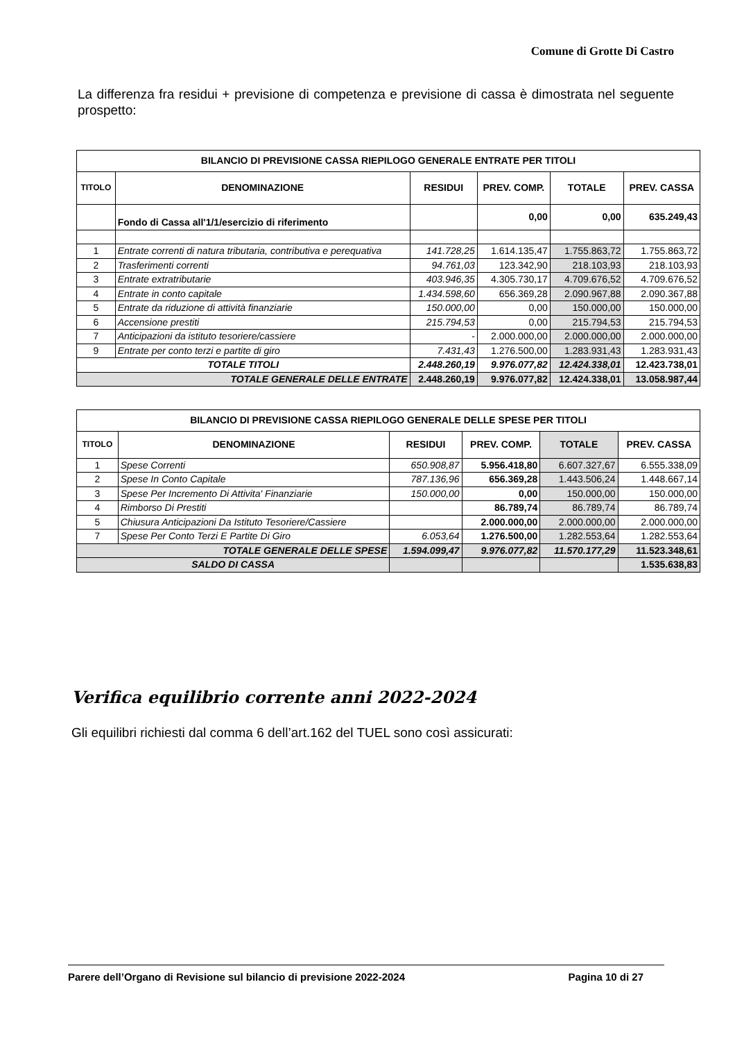Comune di Grotte Di Castro
La differenza fra residui + previsione di competenza e previsione di cassa è dimostrata nel seguente prospetto:
| BILANCIO DI PREVISIONE CASSA RIEPILOGO GENERALE ENTRATE PER TITOLI | | | | | |
| --- | --- | --- | --- | --- | --- |
| TITOLO | DENOMINAZIONE | RESIDUI | PREV. COMP. | TOTALE | PREV. CASSA |
| | Fondo di Cassa all'1/1/esercizio di riferimento | | 0,00 | 0,00 | 635.249,43 |
| 1 | Entrate correnti di natura tributaria, contributiva e perequativa | 141.728,25 | 1.614.135,47 | 1.755.863,72 | 1.755.863,72 |
| 2 | Trasferimenti correnti | 94.761,03 | 123.342,90 | 218.103,93 | 218.103,93 |
| 3 | Entrate extratributarie | 403.946,35 | 4.305.730,17 | 4.709.676,52 | 4.709.676,52 |
| 4 | Entrate in conto capitale | 1.434.598,60 | 656.369,28 | 2.090.967,88 | 2.090.367,88 |
| 5 | Entrate da riduzione di attività finanziarie | 150.000,00 | 0,00 | 150.000,00 | 150.000,00 |
| 6 | Accensione prestiti | 215.794,53 | 0,00 | 215.794,53 | 215.794,53 |
| 7 | Anticipazioni da istituto tesoriere/cassiere | - | 2.000.000,00 | 2.000.000,00 | 2.000.000,00 |
| 9 | Entrate per conto terzi e partite di giro | 7.431,43 | 1.276.500,00 | 1.283.931,43 | 1.283.931,43 |
| TOTALE TITOLI | | 2.448.260,19 | 9.976.077,82 | 12.424.338,01 | 12.423.738,01 |
| TOTALE GENERALE DELLE ENTRATE | | 2.448.260,19 | 9.976.077,82 | 12.424.338,01 | 13.058.987,44 |
| BILANCIO DI PREVISIONE CASSA RIEPILOGO GENERALE DELLE SPESE PER TITOLI | | | | | |
| --- | --- | --- | --- | --- | --- |
| TITOLO | DENOMINAZIONE | RESIDUI | PREV. COMP. | TOTALE | PREV. CASSA |
| 1 | Spese Correnti | 650.908,87 | 5.956.418,80 | 6.607.327,67 | 6.555.338,09 |
| 2 | Spese In Conto Capitale | 787.136,96 | 656.369,28 | 1.443.506,24 | 1.448.667,14 |
| 3 | Spese Per Incremento Di Attivita' Finanziarie | 150.000,00 | 0,00 | 150.000,00 | 150.000,00 |
| 4 | Rimborso Di Prestiti | | 86.789,74 | 86.789,74 | 86.789,74 |
| 5 | Chiusura Anticipazioni Da Istituto Tesoriere/Cassiere | | 2.000.000,00 | 2.000.000,00 | 2.000.000,00 |
| 7 | Spese Per Conto Terzi E Partite Di Giro | 6.053,64 | 1.276.500,00 | 1.282.553,64 | 1.282.553,64 |
| TOTALE GENERALE DELLE SPESE | | 1.594.099,47 | 9.976.077,82 | 11.570.177,29 | 11.523.348,61 |
| SALDO DI CASSA | | | | | 1.535.638,83 |
Verifica equilibrio corrente anni 2022-2024
Gli equilibri richiesti dal comma 6 dell’art.162 del TUEL sono così assicurati:
Parere dell’Organo di Revisione sul bilancio di previsione 2022-2024 Pagina 10 di 27